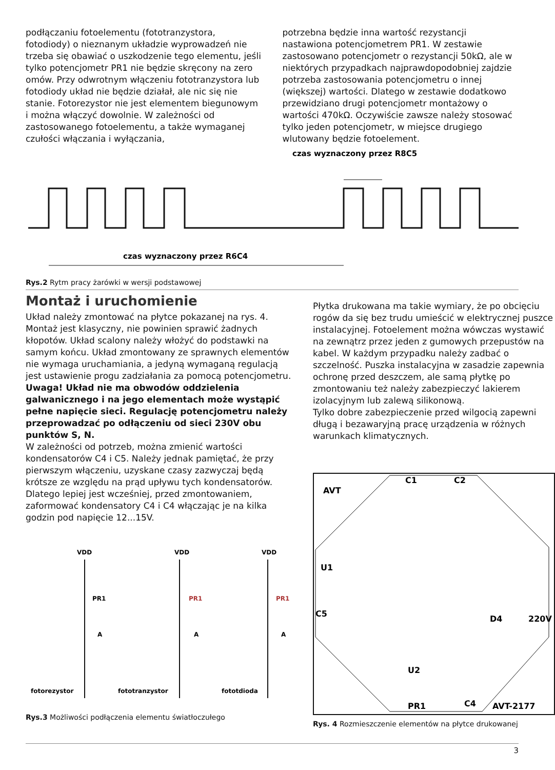podłączaniu fotoelementu (fototranzystora, fotodiody) o nieznanym układzie wyprowadzeń nie trzeba się obawiać o uszkodzenie tego elementu, jeśli tylko potencjometr PR1 nie będzie skręcony na zero omów. Przy odwrotnym włączeniu fototranzystora lub fotodiody układ nie będzie działał, ale nic się nie stanie. Fotorezystor nie jest elementem biegunowym i można włączyć dowolnie. W zależności od zastosowanego fotoelementu, a także wymaganej czułości włączania i wyłączania,
potrzebna będzie inna wartość rezystancji nastawiona potencjometrem PR1. W zestawie zastosowano potencjometr o rezystancji 50kΩ, ale w niektórych przypadkach najprawdopodobniej zajdzie potrzeba zastosowania potencjometru o innej (większej) wartości. Dlatego w zestawie dodatkowo przewidziano drugi potencjometr montażowy o wartości 470kΩ. Oczywiście zawsze należy stosować tylko jeden potencjometr, w miejsce drugiego wlutowany będzie fotoelement.
czas wyznaczony przez R8C5
czas wyznaczony przez R6C4
Rys.2 Rytm pracy żarówki w wersji podstawowej
Montaż i uruchomienie
Układ należy zmontować na płytce pokazanej na rys. 4. Montaż jest klasyczny, nie powinien sprawić żadnych kłopotów. Układ scalony należy włożyć do podstawki na samym końcu. Układ zmontowany ze sprawnych elementów nie wymaga uruchamiania, a jedyną wymaganą regulacją jest ustawienie progu zadziałania za pomocą potencjometru.
Uwaga! Układ nie ma obwodów oddzielenia galwanicznego i na jego elementach może wystąpić pełne napięcie sieci. Regulację potencjometru należy przeprowadzać po odłączeniu od sieci 230V obu punktów S, N.
W zależności od potrzeb, można zmienić wartości kondensatorów C4 i C5. Należy jednak pamiętać, że przy pierwszym włączeniu, uzyskane czasy zazwyczaj będą krótsze ze względu na prąd upływu tych kondensatorów. Dlatego lepiej jest wcześniej, przed zmontowaniem, zaformować kondensatory C4 i C4 włączając je na kilka godzin pod napięcie 12...15V.
VDD
PR1
A
fotorezystor
VDD
PR1
A
fototranzystor
VDD
PR1
A
fototdioda
Rys.3 Możliwości podłączenia elementu światłoczułego
Płytka drukowana ma takie wymiary, że po obcięciu rogów da się bez trudu umieścić w elektrycznej puszce instalacyjnej. Fotoelement można wówczas wystawić na zewnątrz przez jeden z gumowych przepustów na kabel. W każdym przypadku należy zadbać o szczelność. Puszka instalacyjna w zasadzie zapewnia ochronę przed deszczem, ale samą płytkę po zmontowaniu też należy zabezpieczyć lakierem izolacyjnym lub zalewą silikonową.
Tylko dobre zabezpieczenie przed wilgocią zapewni długą i bezawaryjną pracę urządzenia w różnych warunkach klimatycznych.
AVT
C1
C2
U1
C5
U2
PR1
C4
D4
220V
AVT-2177
Rys. 4 Rozmieszczenie elementów na płytce drukowanej
3